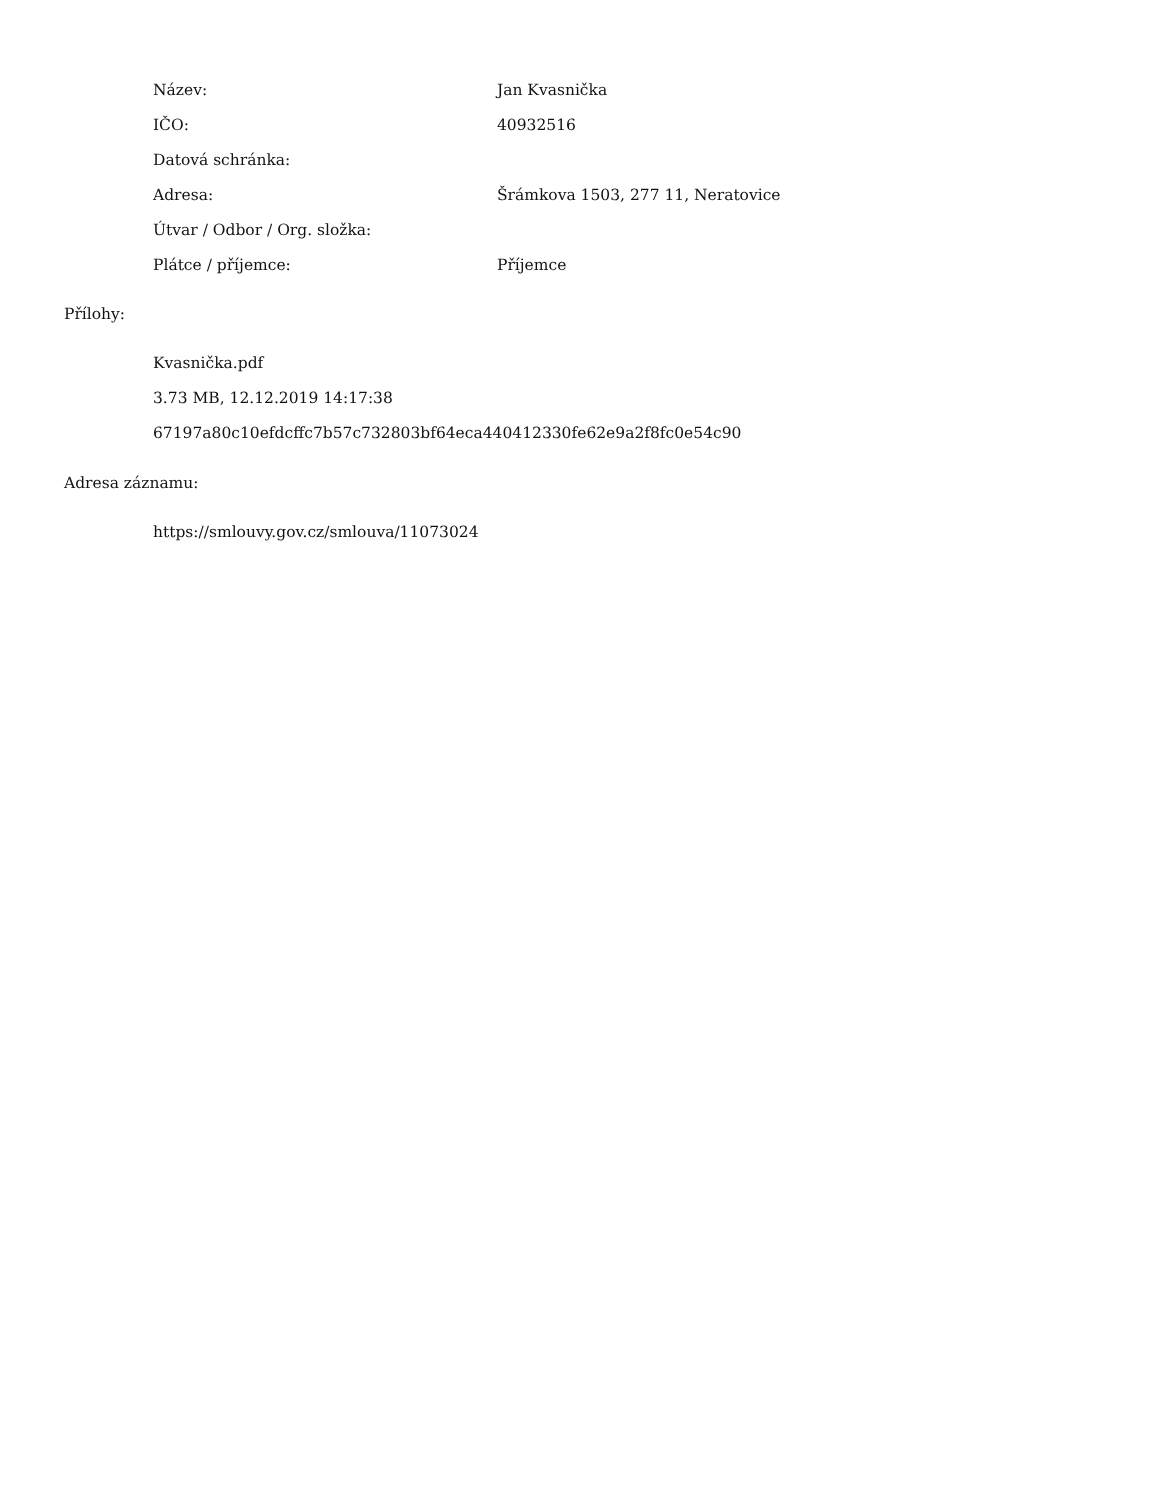| Název: | Jan Kvasnička |
| IČO: | 40932516 |
| Datová schránka: | |
| Adresa: | Šrámkova 1503, 277 11, Neratovice |
| Útvar / Odbor / Org. složka: | |
| Plátce / příjemce: | Příjemce |
Přílohy:
Kvasnička.pdf
3.73 MB, 12.12.2019 14:17:38
67197a80c10efdcffc7b57c732803bf64eca440412330fe62e9a2f8fc0e54c90
Adresa záznamu:
https://smlouvy.gov.cz/smlouva/11073024